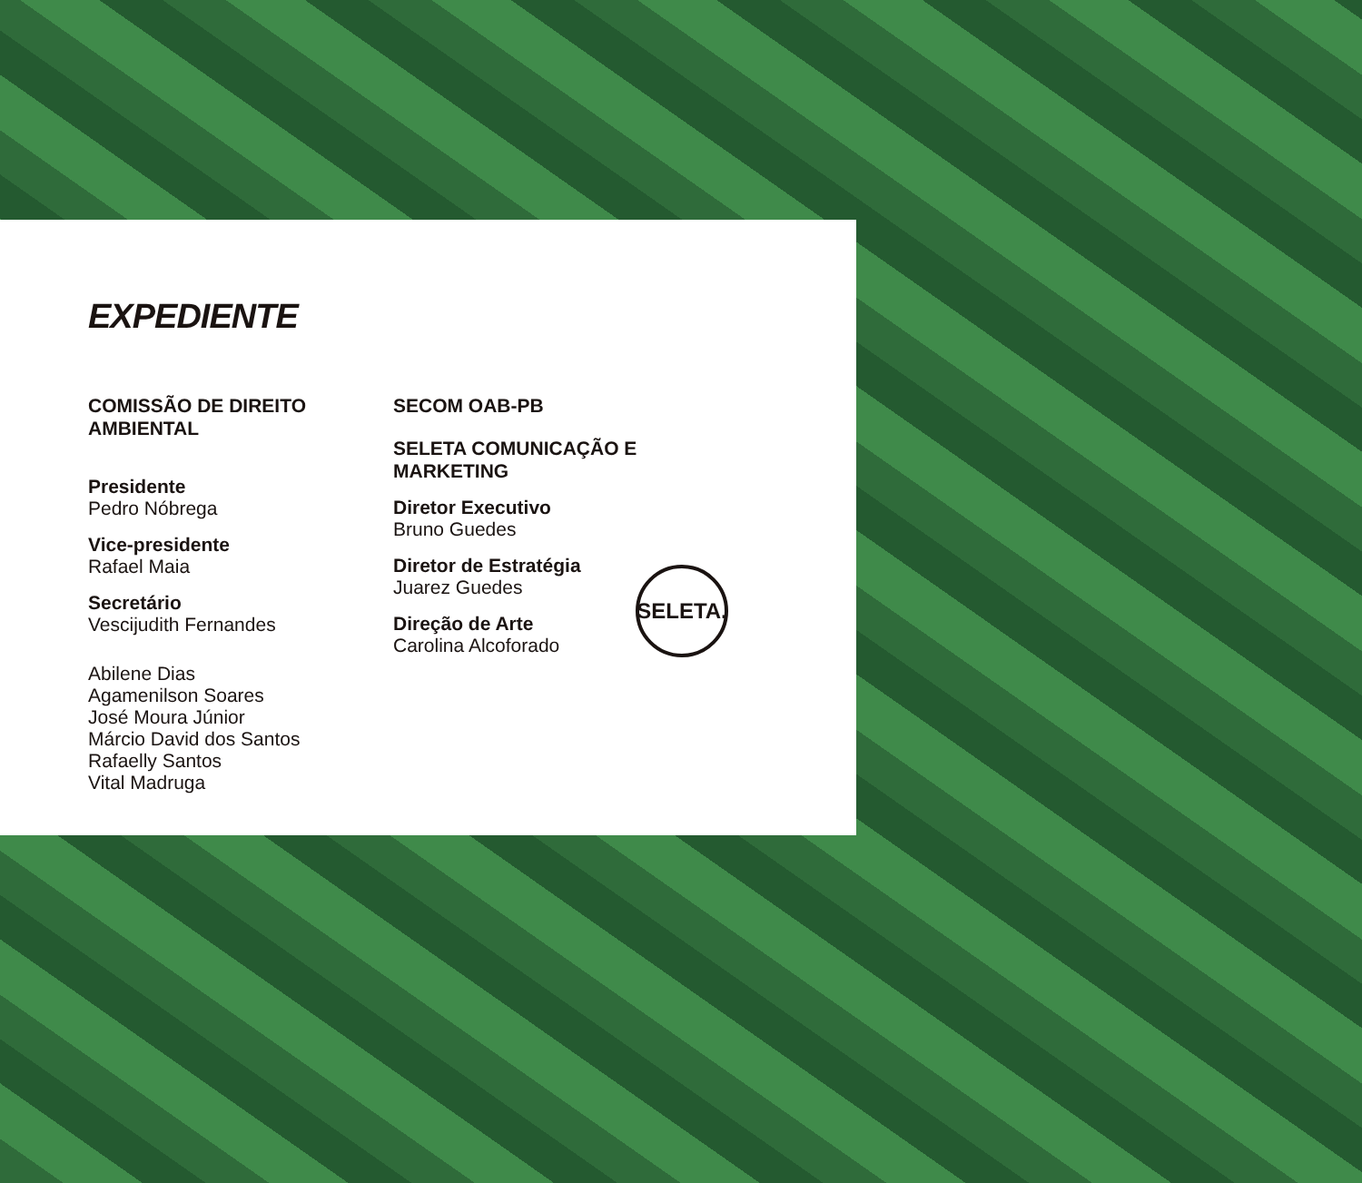EXPEDIENTE
COMISSÃO DE DIREITO
AMBIENTAL
Presidente
Pedro Nóbrega
Vice-presidente
Rafael Maia
Secretário
Vescijudith Fernandes
Abilene Dias
Agamenilson Soares
José Moura Júnior
Márcio David dos Santos
Rafaelly Santos
Vital Madruga
SECOM OAB-PB
SELETA COMUNICAÇÃO E
MARKETING
Diretor Executivo
Bruno Guedes
Diretor de Estratégia
Juarez Guedes
Direção de Arte
Carolina Alcoforado
SELETA.